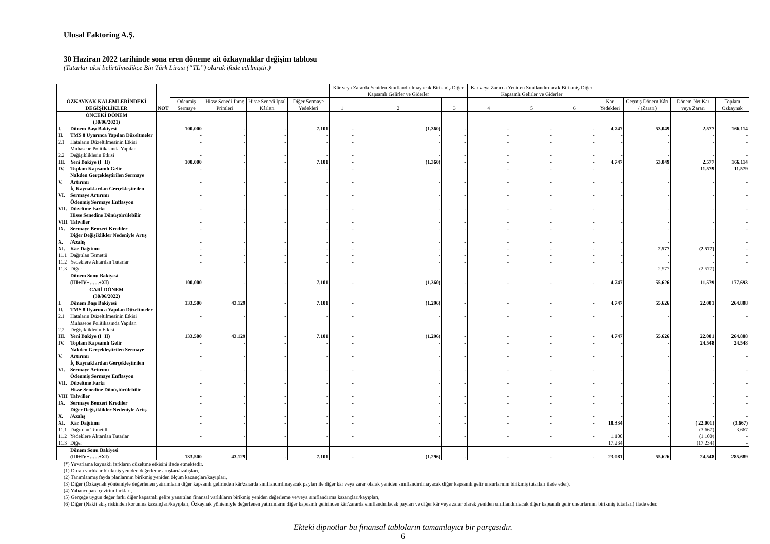Ulusal Faktoring A.Ş.
30 Haziran 2022 tarihinde sona eren döneme ait özkaynaklar değişim tablosu
(Tutarlar aksi belirtilmedikçe Bin Türk Lirası (“TL”) olarak ifade edilmiştir.)
| ÖZKAYNAK KALEMLERİNDEKİ DEĞİŞİKLİKLER | | NOT | | | | | Kâr veya Zararda Yeniden Sınıflandırılmayacak Birikmiş Diğer Kapsamlı Gelirler ve Giderler | | | Kâr veya Zararda Yeniden Sınıflandırılacak Birikmiş Diğer Kapsamlı Gelirler ve Giderler | | | | | | |
| --- | --- | --- | --- | --- | --- | --- | --- | --- | --- | --- | --- | --- | --- | --- | --- | --- |
| | | | Ödenmiş Sermaye | Hisse Senedi İhraç Primleri | Hisse Senedi İptal Kârları | Diğer Sermaye Yedekleri | 1 | 2 | 3 | 4 | 5 | 6 | Kar Yedekleri | Geçmiş Dönem Kârı / (Zararı) | Dönem Net Kar veya Zararı | Toplam Özkaynak |
| ÖNCEKİ DÖNEM (30/06/2021) | | | | | | | | | | | | | | | | |
| I. | Dönem Başı Bakiyesi | | 100.000 | - | - | 7.101 | - | (1.360) | - | - | - | - | 4.747 | 53.049 | 2.577 | 166.114 |
| II. | TMS 8 Uyarınca Yapılan Düzeltmeler | | - | - | - | - | - | - | - | - | - | - | - | - | - | - |
| 2.1 | Hataların Düzeltilmesinin Etkisi | | - | - | - | - | - | - | - | - | - | - | - | - | - | - |
| 2.2 | Muhasebe Politikasında Yapılan Değişikliklerin Etkisi | | - | - | - | - | - | - | - | - | - | - | - | - | - | - |
| III. | Yeni Bakiye (I+II) | | 100.000 | - | - | 7.101 | - | (1.360) | - | - | - | - | 4.747 | 53.049 | 2.577 | 166.114 |
| IV. | Toplam Kapsamlı Gelir | | - | - | - | - | - | - | - | - | - | - | - | - | 11.579 | 11.579 |
| V. | Nakden Gerçekleştirilen Sermaye Artırımı | | - | - | - | - | - | - | - | - | - | - | - | - | - | - |
| VI. | İç Kaynaklardan Gerçekleştirilen Sermaye Artırımı | | - | - | - | - | - | - | - | - | - | - | - | - | - | - |
| VII. | Ödenmiş Sermaye Enflasyon Düzeltme Farkı | | - | - | - | - | - | - | - | - | - | - | - | - | - | - |
| VIII | Hisse Senedine Dönüştürülebilir Tahviller | | - | - | - | - | - | - | - | - | - | - | - | - | - | - |
| IX. | Sermaye Benzeri Krediler | | - | - | - | - | - | - | - | - | - | - | - | - | - | - |
| X. | Diğer Değişiklikler Nedeniyle Artış /Azalış | | - | - | - | - | - | - | - | - | - | - | - | - | - | - |
| XI. | Kâr Dağıtımı | | - | - | - | - | - | - | - | - | - | - | - | 2.577 | (2.577) | - |
| 11.1 | Dağıtılan Temettü | | - | - | - | - | - | - | - | - | - | - | - | - | - | - |
| 11.2 | Yedeklere Aktarılan Tutarlar | | - | - | - | - | - | - | - | - | - | - | - | - | - | - |
| 11.3 | Diğer | | - | - | - | - | - | - | - | - | - | - | - | 2.577 | (2.577) | - |
| | Dönem Sonu Bakiyesi (III+IV+…...+XI) | | 100.000 | - | - | 7.101 | - | (1.360) | - | - | - | - | 4.747 | 55.626 | 11.579 | 177.693 |
| CARİ DÖNEM (30/06/2022) | | | | | | | | | | | | | | | | |
| I. | Dönem Başı Bakiyesi | | 133.500 | 43.129 | - | 7.101 | - | (1.296) | - | - | - | - | 4.747 | 55.626 | 22.001 | 264.808 |
| II. | TMS 8 Uyarınca Yapılan Düzeltmeler | | - | - | - | - | - | - | - | - | - | - | - | - | - | - |
| 2.1 | Hataların Düzeltilmesinin Etkisi | | - | - | - | - | - | - | - | - | - | - | - | - | - | - |
| 2.2 | Muhasebe Politikasında Yapılan Değişikliklerin Etkisi | | - | - | - | - | - | - | - | - | - | - | - | - | - | - |
| III. | Yeni Bakiye (I+II) | | 133.500 | 43.129 | - | 7.101 | - | (1.296) | - | - | - | - | 4.747 | 55.626 | 22.001 | 264.808 |
| IV. | Toplam Kapsamlı Gelir | | - | - | - | - | - | - | - | - | - | - | - | - | 24.548 | 24.548 |
| V. | Nakden Gerçekleştirilen Sermaye Artırımı | | - | - | - | - | - | - | - | - | - | - | - | - | - | - |
| VI. | İç Kaynaklardan Gerçekleştirilen Sermaye Artırımı | | - | - | - | - | - | - | - | - | - | - | - | - | - | - |
| VII. | Ödenmiş Sermaye Enflasyon Düzeltme Farkı | | - | - | - | - | - | - | - | - | - | - | - | - | - | - |
| VIII | Hisse Senedine Dönüştürülebilir Tahviller | | - | - | - | - | - | - | - | - | - | - | - | - | - | - |
| IX. | Sermaye Benzeri Krediler | | - | - | - | - | - | - | - | - | - | - | - | - | - | - |
| X. | Diğer Değişiklikler Nedeniyle Artış /Azalış | | - | - | - | - | - | - | - | - | - | - | - | - | - | - |
| XI. | Kâr Dağıtımı | | - | - | - | - | - | - | - | - | - | - | 18.334 | - | ( 22.001) | (3.667) |
| 11.1 | Dağıtılan Temettü | | - | - | - | - | - | - | - | - | - | - | - | - | (3.667) | 3.667 |
| 11.2 | Yedeklere Aktarılan Tutarlar | | - | - | - | - | - | - | - | - | - | - | 1.100 | - | (1.100) | - |
| 11.3 | Diğer | | | | | | | | | | | | 17.234 | | (17.234) | - |
| | Dönem Sonu Bakiyesi (III+IV+…...+XI) | | 133.500 | 43.129 | - | 7.101 | - | (1.296) | - | - | - | - | 23.081 | 55.626 | 24.548 | 285.689 |
(*) Yuvarlama kaynaklı farkların düzeltme etkisini ifade etmektedir.
(1) Duran varlıklar birikmiş yeniden değerleme artışları/azalışları,
(2) Tanımlanmış fayda planlarının birikmiş yeniden ölçüm kazançları/kayıpları,
(3) Diğer (Özkaynak yöntemiyle değerlenen yatırımların diğer kapsamlı gelirinden kâr/zararda sınıflandırılmayacak payları ile diğer kâr veya zarar olarak yeniden sınıflandırılmayacak diğer kapsamlı gelir unsurlarının birikmiş tutarları ifade eder),
(4) Yabancı para çevirim farkları,
(5) Gerçeğe uygun değer farkı diğer kapsamlı gelire yansıtılan finansal varlıkların birikmiş yeniden değerleme ve/veya sınıflandırma kazançları/kayıpları,
(6) Diğer (Nakit akış riskinden korunma kazançları/kayıpları, Özkaynak yöntemiyle değerlenen yatırımların diğer kapsamlı gelirinden kâr/zararda sınıflandırılacak payları ve diğer kâr veya zarar olarak yeniden sınıflandırılacak diğer kapsamlı gelir unsurlarının birikmiş tutarları) ifade eder.
Ekteki dipnotlar bu finansal tabloların tamamlayıcı bir parçasıdır.
6